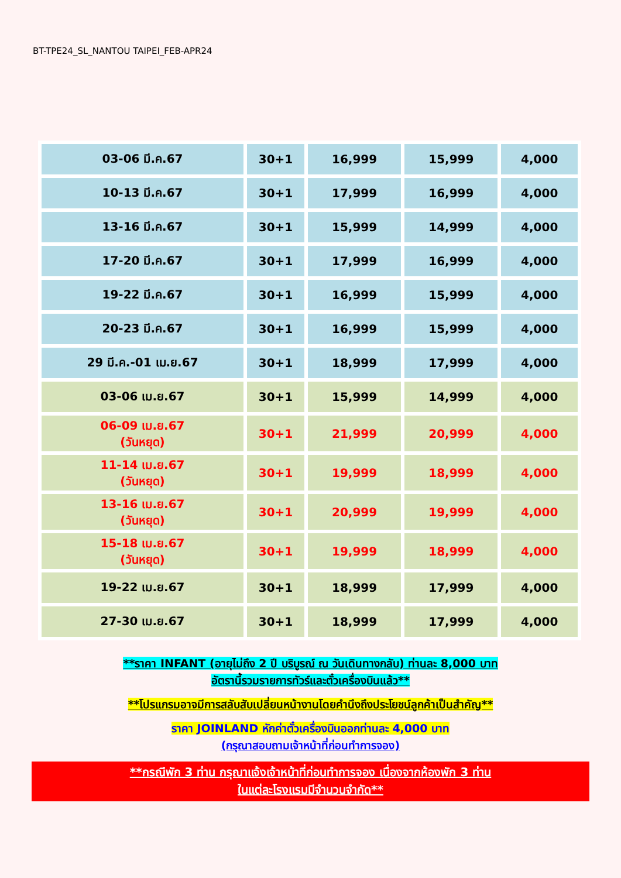BT-TPE24_SL_NANTOU TAIPEI_FEB-APR24
| 03-06 มี.ค.67 | 30+1 | 16,999 | 15,999 | 4,000 |
| 10-13 มี.ค.67 | 30+1 | 17,999 | 16,999 | 4,000 |
| 13-16 มี.ค.67 | 30+1 | 15,999 | 14,999 | 4,000 |
| 17-20 มี.ค.67 | 30+1 | 17,999 | 16,999 | 4,000 |
| 19-22 มี.ค.67 | 30+1 | 16,999 | 15,999 | 4,000 |
| 20-23 มี.ค.67 | 30+1 | 16,999 | 15,999 | 4,000 |
| 29 มี.ค.-01 เม.ย.67 | 30+1 | 18,999 | 17,999 | 4,000 |
| 03-06 เม.ย.67 | 30+1 | 15,999 | 14,999 | 4,000 |
| 06-09 เม.ย.67 (วันหยุด) | 30+1 | 21,999 | 20,999 | 4,000 |
| 11-14 เม.ย.67 (วันหยุด) | 30+1 | 19,999 | 18,999 | 4,000 |
| 13-16 เม.ย.67 (วันหยุด) | 30+1 | 20,999 | 19,999 | 4,000 |
| 15-18 เม.ย.67 (วันหยุด) | 30+1 | 19,999 | 18,999 | 4,000 |
| 19-22 เม.ย.67 | 30+1 | 18,999 | 17,999 | 4,000 |
| 27-30 เม.ย.67 | 30+1 | 18,999 | 17,999 | 4,000 |
**ราคา INFANT (อายุไม่ถึง 2 ปี บริบูรณ์ ณ วันเดินทางกลับ) ท่านละ 8,000 บาท
อัตรานี้รวมรายการทัวร์และตั๋วเครื่องบินแล้ว**
**โปรแกรมอาจมีการสลับสับเปลี่ยนหน้างานโดยคำนึงถึงประโยชน์ลูกค้าเป็นสำคัญ**
ราคา JOINLAND หักค่าตั๋วเครื่องบินออกท่านละ 4,000 บาท
(กรุณาสอบถามเจ้าหน้าที่ก่อนทำการจอง)
**กรณีพัก 3 ท่าน กรุณาแจ้งเจ้าหน้าที่ก่อนทำการจอง เนื่องจากห้องพัก 3 ท่าน
ในแต่ละโรงแรมมีจำนวนจำกัด**